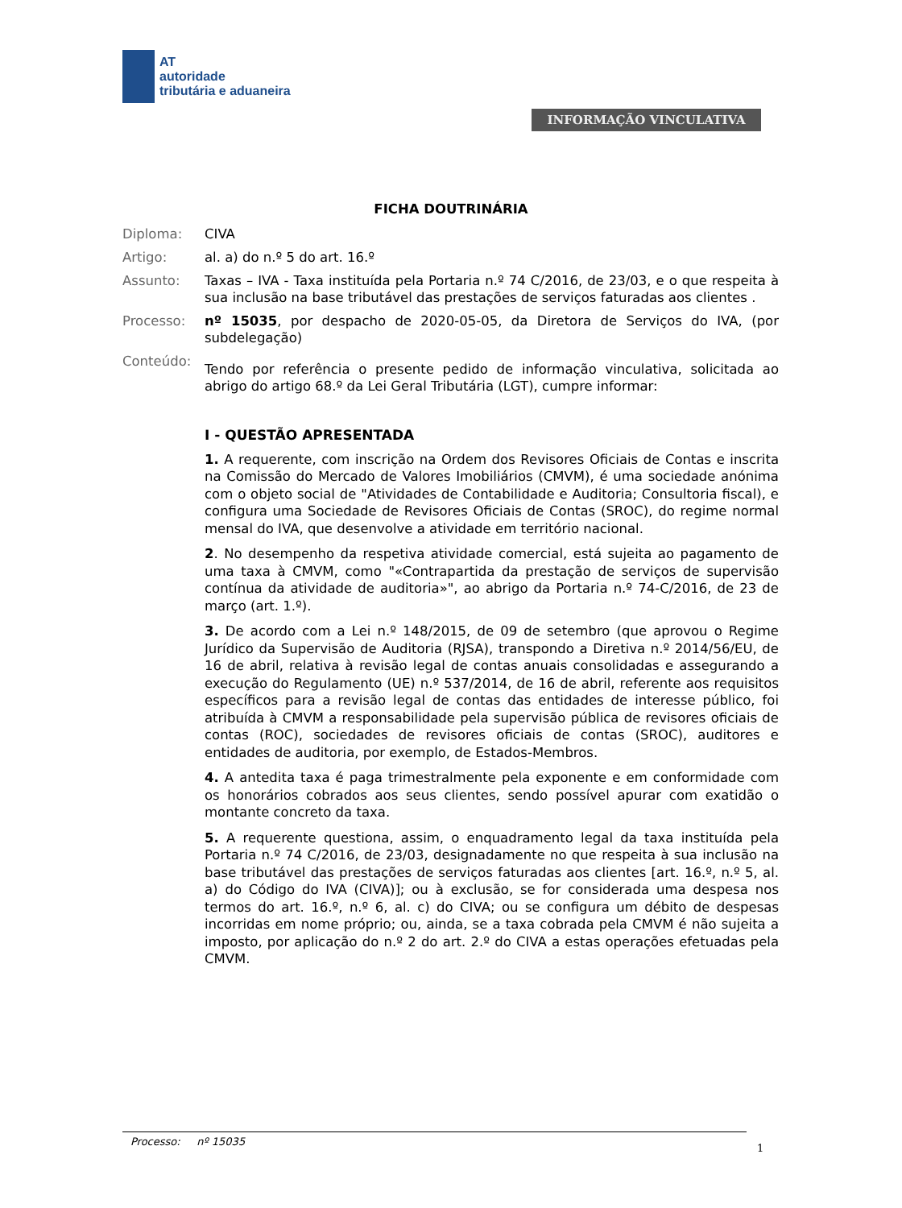AT
autoridade
tributária e aduaneira
INFORMAÇÃO VINCULATIVA
FICHA DOUTRINÁRIA
Diploma: CIVA
Artigo: al. a) do n.º 5 do art. 16.º
Assunto: Taxas – IVA - Taxa instituída pela Portaria n.º 74 C/2016, de 23/03, e o que respeita à sua inclusão na base tributável das prestações de serviços faturadas aos clientes .
Processo: nº 15035, por despacho de 2020-05-05, da Diretora de Serviços do IVA, (por subdelegação)
Conteúdo:
Tendo por referência o presente pedido de informação vinculativa, solicitada ao abrigo do artigo 68.º da Lei Geral Tributária (LGT), cumpre informar:
I - QUESTÃO APRESENTADA
1. A requerente, com inscrição na Ordem dos Revisores Oficiais de Contas e inscrita na Comissão do Mercado de Valores Imobiliários (CMVM), é uma sociedade anónima com o objeto social de "Atividades de Contabilidade e Auditoria; Consultoria fiscal), e configura uma Sociedade de Revisores Oficiais de Contas (SROC), do regime normal mensal do IVA, que desenvolve a atividade em território nacional.
2. No desempenho da respetiva atividade comercial, está sujeita ao pagamento de uma taxa à CMVM, como "«Contrapartida da prestação de serviços de supervisão contínua da atividade de auditoria»", ao abrigo da Portaria n.º 74-C/2016, de 23 de março (art. 1.º).
3. De acordo com a Lei n.º 148/2015, de 09 de setembro (que aprovou o Regime Jurídico da Supervisão de Auditoria (RJSA), transpondo a Diretiva n.º 2014/56/EU, de 16 de abril, relativa à revisão legal de contas anuais consolidadas e assegurando a execução do Regulamento (UE) n.º 537/2014, de 16 de abril, referente aos requisitos específicos para a revisão legal de contas das entidades de interesse público, foi atribuída à CMVM a responsabilidade pela supervisão pública de revisores oficiais de contas (ROC), sociedades de revisores oficiais de contas (SROC), auditores e entidades de auditoria, por exemplo, de Estados-Membros.
4. A antedita taxa é paga trimestralmente pela exponente e em conformidade com os honorários cobrados aos seus clientes, sendo possível apurar com exatidão o montante concreto da taxa.
5. A requerente questiona, assim, o enquadramento legal da taxa instituída pela Portaria n.º 74 C/2016, de 23/03, designadamente no que respeita à sua inclusão na base tributável das prestações de serviços faturadas aos clientes [art. 16.º, n.º 5, al. a) do Código do IVA (CIVA)]; ou à exclusão, se for considerada uma despesa nos termos do art. 16.º, n.º 6, al. c) do CIVA; ou se configura um débito de despesas incorridas em nome próprio; ou, ainda, se a taxa cobrada pela CMVM é não sujeita a imposto, por aplicação do n.º 2 do art. 2.º do CIVA a estas operações efetuadas pela CMVM.
Processo: nº 15035
1